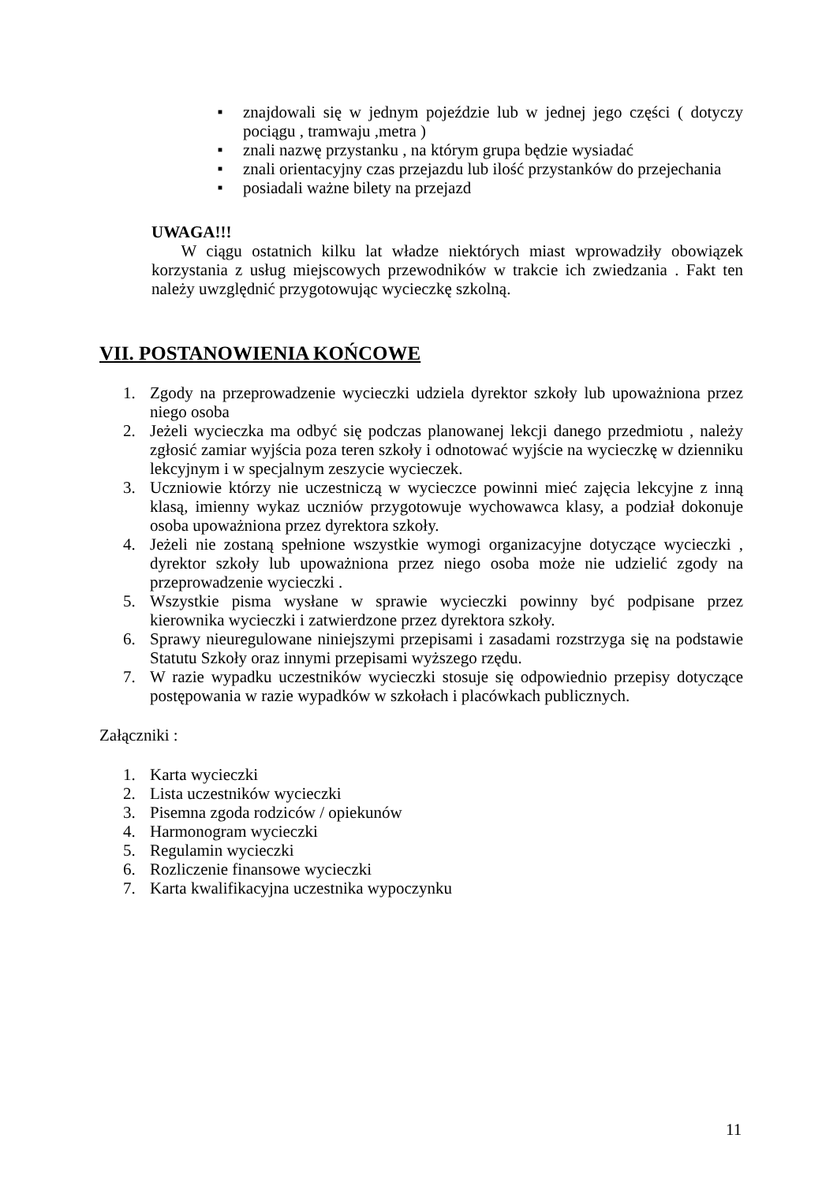■ znajdowali się w jednym pojeździe lub w jednej jego części ( dotyczy pociągu , tramwaju ,metra )
■ znali nazwę przystanku , na którym grupa będzie wysiadać
■ znali orientacyjny czas przejazdu lub ilość przystanków do przejechania
■ posiadali ważne bilety na przejazd
UWAGA!!!
W ciągu ostatnich kilku lat władze niektórych miast wprowadziły obowiązek korzystania z usług miejscowych przewodników w trakcie ich zwiedzania . Fakt ten należy uwzględnić przygotowując wycieczkę szkolną.
VII. POSTANOWIENIA KOŃCOWE
1. Zgody na przeprowadzenie wycieczki udziela dyrektor szkoły lub upoważniona przez niego osoba
2. Jeżeli wycieczka ma odbyć się podczas planowanej lekcji danego przedmiotu , należy zgłosić zamiar wyjścia poza teren szkoły i odnotować wyjście na wycieczkę w dzienniku lekcyjnym i w specjalnym zeszycie wycieczek.
3. Uczniowie którzy nie uczestniczą w wycieczce powinni mieć zajęcia lekcyjne z inną klasą, imienny wykaz uczniów przygotowuje wychowawca klasy, a podział dokonuje osoba upoważniona przez dyrektora szkoły.
4. Jeżeli nie zostaną spełnione wszystkie wymogi organizacyjne dotyczące wycieczki , dyrektor szkoły lub upoważniona przez niego osoba może nie udzielić zgody na przeprowadzenie wycieczki .
5. Wszystkie pisma wysłane w sprawie wycieczki powinny być podpisane przez kierownika wycieczki i zatwierdzone przez dyrektora szkoły.
6. Sprawy nieuregulowane niniejszymi przepisami i zasadami rozstrzyga się na podstawie Statutu Szkoły oraz innymi przepisami wyższego rzędu.
7. W razie wypadku uczestników wycieczki stosuje się odpowiednio przepisy dotyczące postępowania w razie wypadków w szkołach i placówkach publicznych.
Załączniki :
1. Karta wycieczki
2. Lista uczestników wycieczki
3. Pisemna zgoda rodziców / opiekunów
4. Harmonogram wycieczki
5. Regulamin wycieczki
6. Rozliczenie finansowe wycieczki
7. Karta kwalifikacyjna uczestnika wypoczynku
11